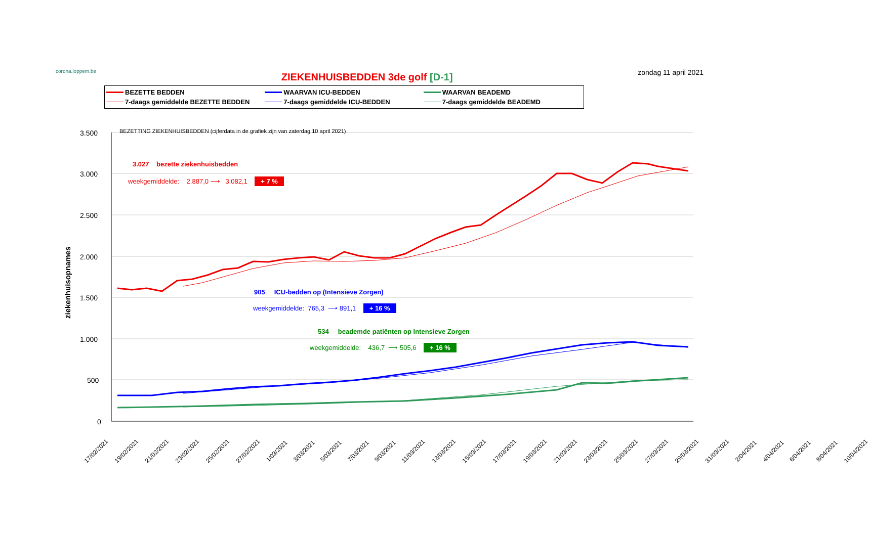corona.loppem.be
ZIEKENHUISBEDDEN 3de golf [D-1]
zondag 11 april 2021
BEZETTE BEDDEN
WAARVAN ICU-BEDDEN
WAARVAN BEADEMD
7-daags gemiddelde BEZETTE BEDDEN
7-daags gemiddelde ICU-BEDDEN
7-daags gemiddelde BEADEMD
3.500
3.000
2.500
2.000
1.500
1.000
500
0
ziekenhuisopnames
BEZETTING ZIEKENHUISBEDDEN (cijferdata in de grafiek zijn van zaterdag 10 april 2021)
3.027 bezette ziekenhuisbedden
weekgemiddelde: 2.887,0 ⟶ 3.082,1 + 7 %
905 ICU-bedden op (Intensieve Zorgen)
weekgemiddelde: 765,3 ⟶ 891,1 + 16 %
534 beademde patiënten op Intensieve Zorgen
weekgemiddelde: 436,7 ⟶ 505,6 + 16 %
17/02/2021 19/02/2021 21/02/2021 23/02/2021 25/02/2021 27/02/2021 1/03/2021 3/03/2021 5/03/2021 7/03/2021 9/03/2021 11/03/2021 13/03/2021 15/03/2021 17/03/2021 19/03/2021 21/03/2021 23/03/2021 25/03/2021 27/03/2021 29/03/2021 31/03/2021 2/04/2021 4/04/2021 6/04/2021 8/04/2021 10/04/2021